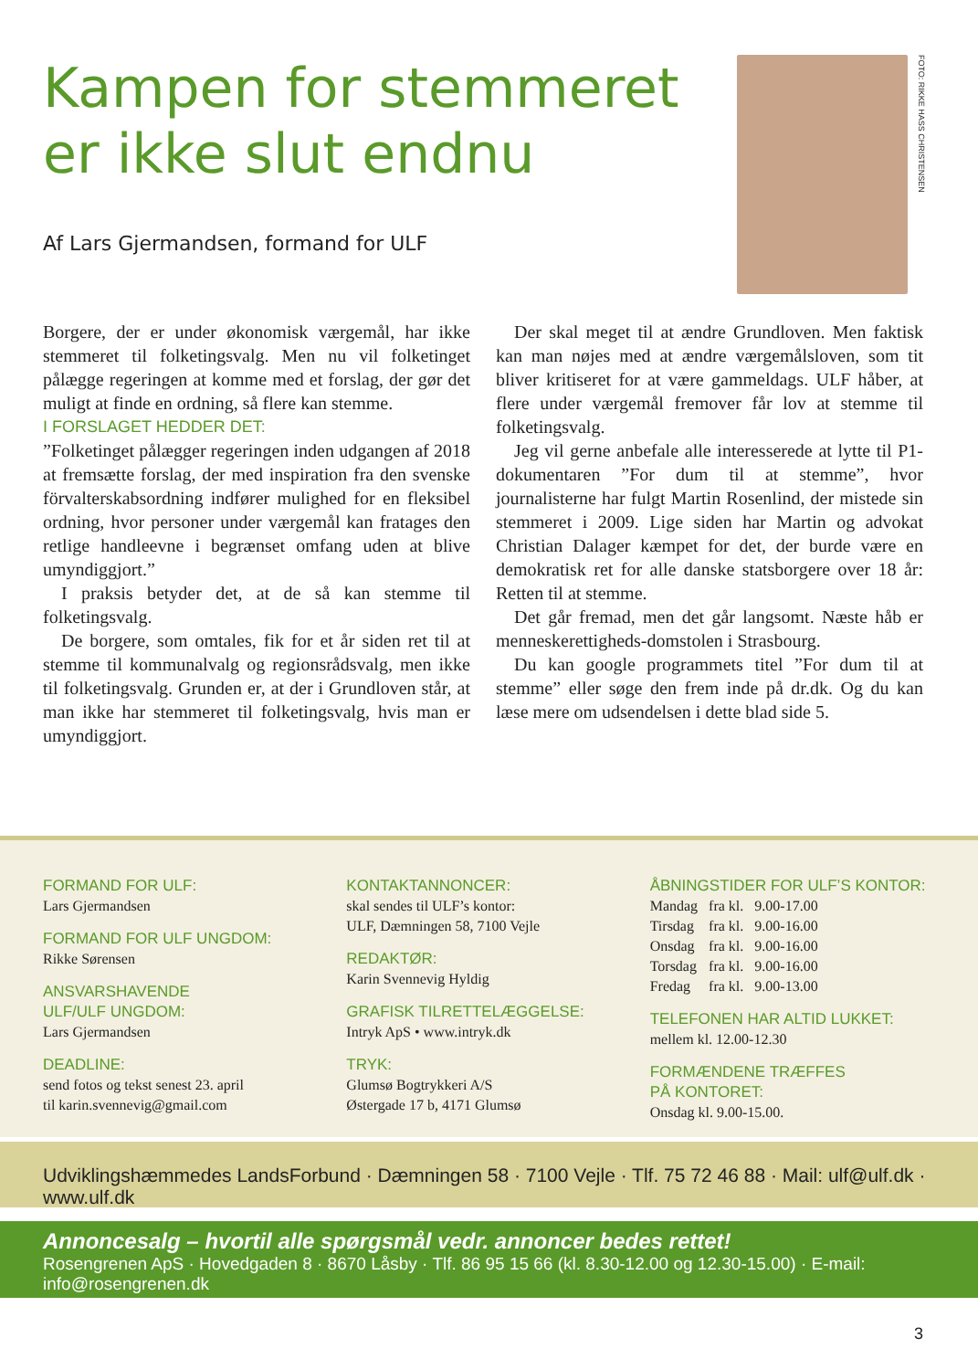Kampen for stemmeret er ikke slut endnu
Af Lars Gjermandsen, formand for ULF
FOTO: RIKKE HASS CHRISTENSEN
Borgere, der er under økonomisk værgemål, har ikke stemmeret til folketingsvalg. Men nu vil folketinget pålægge regeringen at komme med et forslag, der gør det muligt at finde en ordning, så flere kan stemme.
I FORSLAGET HEDDER DET:
”Folketinget pålægger regeringen inden udgangen af 2018 at fremsætte forslag, der med inspiration fra den svenske förvalterskabsordning indfører mulighed for en fleksibel ordning, hvor personer under værgemål kan fratages den retlige handleevne i begrænset omfang uden at blive umyndiggjort.”
I praksis betyder det, at de så kan stemme til folketingsvalg.
De borgere, som omtales, fik for et år siden ret til at stemme til kommunalvalg og regionsrådsvalg, men ikke til folketingsvalg. Grunden er, at der i Grundloven står, at man ikke har stemmeret til folketingsvalg, hvis man er umyndiggjort.
Der skal meget til at ændre Grundloven. Men faktisk kan man nøjes med at ændre værgemålsloven, som tit bliver kritiseret for at være gammeldags. ULF håber, at flere under værgemål fremover får lov at stemme til folketingsvalg.
Jeg vil gerne anbefale alle interesserede at lytte til P1-dokumentaren ”For dum til at stemme”, hvor journalisterne har fulgt Martin Rosenlind, der mistede sin stemmeret i 2009. Lige siden har Martin og advokat Christian Dalager kæmpet for det, der burde være en demokratisk ret for alle danske statsborgere over 18 år: Retten til at stemme.
Det går fremad, men det går langsomt. Næste håb er menneskerettigheds-domstolen i Strasbourg.
Du kan google programmets titel ”For dum til at stemme” eller søge den frem inde på dr.dk. Og du kan læse mere om udsendelsen i dette blad side 5.
FORMAND FOR ULF:
Lars Gjermandsen
FORMAND FOR ULF UNGDOM:
Rikke Sørensen
ANSVARSHAVENDE
ULF/ULF UNGDOM:
Lars Gjermandsen
DEADLINE:
send fotos og tekst senest 23. april
til karin.svennevig@gmail.com
KONTAKTANNONCER:
skal sendes til ULF’s kontor:
ULF, Dæmningen 58, 7100 Vejle
REDAKTØR:
Karin Svennevig Hyldig
GRAFISK TILRETTELÆGGELSE:
Intryk ApS • www.intryk.dk
TRYK:
Glumsø Bogtrykkeri A/S
Østergade 17 b, 4171 Glumsø
ÅBNINGSTIDER FOR ULF’S KONTOR:
| Mandag | fra kl. | 9.00-17.00 |
| Tirsdag | fra kl. | 9.00-16.00 |
| Onsdag | fra kl. | 9.00-16.00 |
| Torsdag | fra kl. | 9.00-16.00 |
| Fredag | fra kl. | 9.00-13.00 |
TELEFONEN HAR ALTID LUKKET:
mellem kl. 12.00-12.30
FORMÆNDENE TRÆFFES
PÅ KONTORET:
Onsdag kl. 9.00-15.00.
Udviklingshæmmedes LandsForbund · Dæmningen 58 · 7100 Vejle · Tlf. 75 72 46 88 · Mail: ulf@ulf.dk · www.ulf.dk
Annoncesalg – hvortil alle spørgsmål vedr. annoncer bedes rettet!
Rosengrenen ApS · Hovedgaden 8 · 8670 Låsby · Tlf. 86 95 15 66 (kl. 8.30-12.00 og 12.30-15.00) · E-mail: info@rosengrenen.dk
3